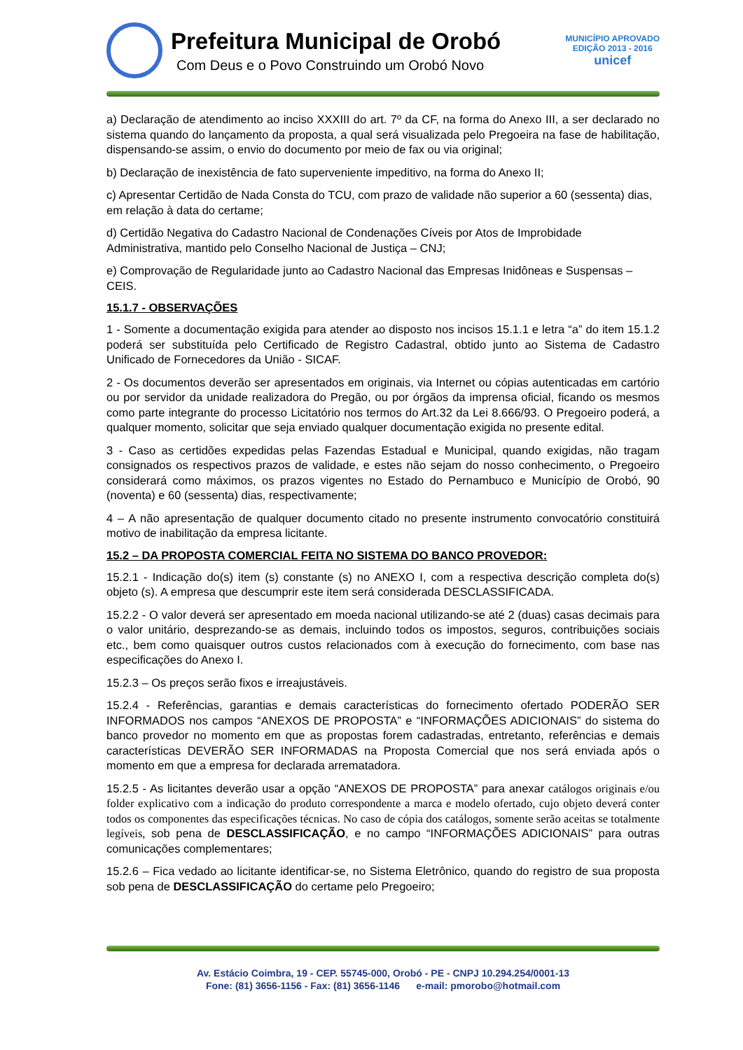Prefeitura Municipal de Orobó
Com Deus e o Povo Construindo um Orobó Novo
MUNICÍPIO APROVADO
EDIÇÃO 2013 - 2016
unicef
a) Declaração de atendimento ao inciso XXXIII do art. 7º da CF, na forma do Anexo III, a ser declarado no sistema quando do lançamento da proposta, a qual será visualizada pelo Pregoeira na fase de habilitação, dispensando-se assim, o envio do documento por meio de fax ou via original;
b) Declaração de inexistência de fato superveniente impeditivo, na forma do Anexo II;
c) Apresentar Certidão de Nada Consta do TCU, com prazo de validade não superior a 60 (sessenta) dias, em relação à data do certame;
d) Certidão Negativa do Cadastro Nacional de Condenações Cíveis por Atos de Improbidade Administrativa, mantido pelo Conselho Nacional de Justiça – CNJ;
e) Comprovação de Regularidade junto ao Cadastro Nacional das Empresas Inidôneas e Suspensas – CEIS.
15.1.7 - OBSERVAÇÕES
1 - Somente a documentação exigida para atender ao disposto nos incisos 15.1.1 e letra “a” do item 15.1.2 poderá ser substituída pelo Certificado de Registro Cadastral, obtido junto ao Sistema de Cadastro Unificado de Fornecedores da União - SICAF.
2 - Os documentos deverão ser apresentados em originais, via Internet ou cópias autenticadas em cartório ou por servidor da unidade realizadora do Pregão, ou por órgãos da imprensa oficial, ficando os mesmos como parte integrante do processo Licitatório nos termos do Art.32 da Lei 8.666/93. O Pregoeiro poderá, a qualquer momento, solicitar que seja enviado qualquer documentação exigida no presente edital.
3 - Caso as certidões expedidas pelas Fazendas Estadual e Municipal, quando exigidas, não tragam consignados os respectivos prazos de validade, e estes não sejam do nosso conhecimento, o Pregoeiro considerará como máximos, os prazos vigentes no Estado do Pernambuco e Município de Orobó, 90 (noventa) e 60 (sessenta) dias, respectivamente;
4 – A não apresentação de qualquer documento citado no presente instrumento convocatório constituirá motivo de inabilitação da empresa licitante.
15.2 – DA PROPOSTA COMERCIAL FEITA NO SISTEMA DO BANCO PROVEDOR:
15.2.1 - Indicação do(s) item (s) constante (s) no ANEXO I, com a respectiva descrição completa do(s) objeto (s). A empresa que descumprir este item será considerada DESCLASSIFICADA.
15.2.2 - O valor deverá ser apresentado em moeda nacional utilizando-se até 2 (duas) casas decimais para o valor unitário, desprezando-se as demais, incluindo todos os impostos, seguros, contribuições sociais etc., bem como quaisquer outros custos relacionados com à execução do fornecimento, com base nas especificações do Anexo I.
15.2.3 – Os preços serão fixos e irreajustáveis.
15.2.4 - Referências, garantias e demais características do fornecimento ofertado PODERÃO SER INFORMADOS nos campos “ANEXOS DE PROPOSTA” e “INFORMAÇÕES ADICIONAIS” do sistema do banco provedor no momento em que as propostas forem cadastradas, entretanto, referências e demais características DEVERÃO SER INFORMADAS na Proposta Comercial que nos será enviada após o momento em que a empresa for declarada arrematadora.
15.2.5 - As licitantes deverão usar a opção “ANEXOS DE PROPOSTA” para anexar catálogos originais e/ou folder explicativo com a indicação do produto correspondente a marca e modelo ofertado, cujo objeto deverá conter todos os componentes das especificações técnicas. No caso de cópia dos catálogos, somente serão aceitas se totalmente legíveis, sob pena de DESCLASSIFICAÇÃO, e no campo “INFORMAÇÕES ADICIONAIS” para outras comunicações complementares;
15.2.6 – Fica vedado ao licitante identificar-se, no Sistema Eletrônico, quando do registro de sua proposta sob pena de DESCLASSIFICAÇÃO do certame pelo Pregoeiro;
Av. Estácio Coimbra, 19 - CEP. 55745-000, Orobó - PE - CNPJ 10.294.254/0001-13
Fone: (81) 3656-1156 - Fax: (81) 3656-1146 e-mail: pmorobo@hotmail.com